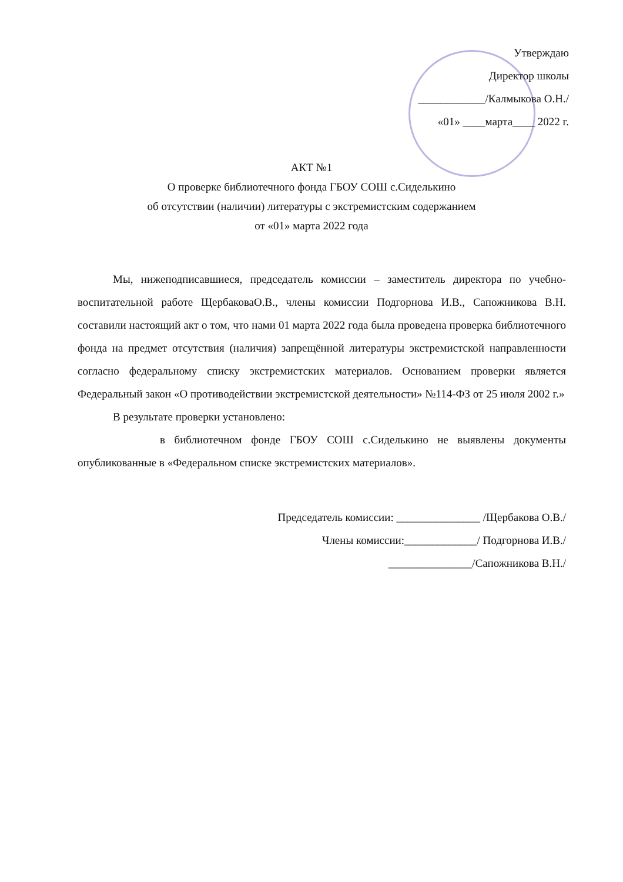Утверждаю
Директор школы
____________/Калмыкова О.Н./
«01» ____марта____ 2022 г.
АКТ №1
О проверке библиотечного фонда ГБОУ СОШ с.Сиделькино
об отсутствии (наличии) литературы с экстремистским содержанием
от «01» марта 2022 года
Мы, нижеподписавшиеся, председатель комиссии – заместитель директора по учебно-воспитательной работе ЩербаковаО.В., члены комиссии Подгорнова И.В., Сапожникова В.Н. составили настоящий акт о том, что нами 01 марта 2022 года была проведена проверка библиотечного фонда на предмет отсутствия (наличия) запрещённой литературы экстремистской направленности согласно федеральному списку экстремистских материалов. Основанием проверки является Федеральный закон «О противодействии экстремистской деятельности» №114-ФЗ от 25 июля 2002 г.»
В результате проверки установлено:
в библиотечном фонде ГБОУ СОШ с.Сиделькино не выявлены документы опубликованные в «Федеральном списке экстремистских материалов».
Председатель комиссии: _______________ /Щербакова О.В./
Члены комиссии:_____________/ Подгорнова И.В./
_______________/Сапожникова В.Н./